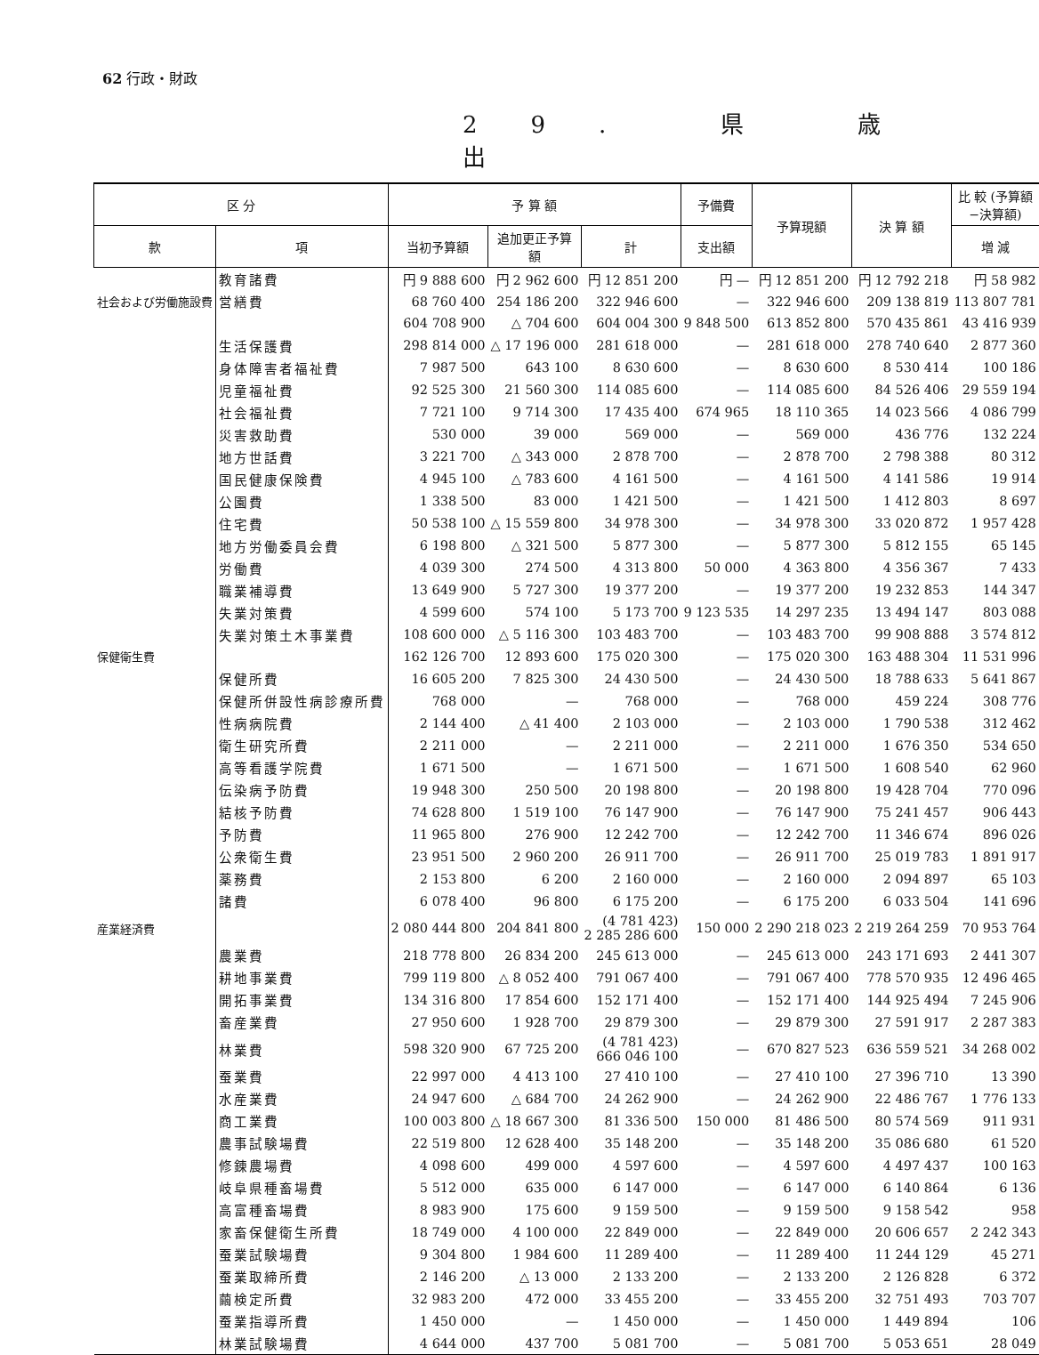62 行政・財政
29. 県 歳 出
| 区 分 | | 予 算 額 | | | 予備費 | 予算現額 | 決 算 額 | 比 較 (予算額−決算額) |
| --- | --- | --- | --- | --- | --- | --- | --- | --- |
| 款 | 項 | 当初予算額 | 追加更正予算額 | 計 | 支出額 | | | 増 減 |
| | 教育諸費 | 円 9 888 600 | 円 2 962 600 | 円 12 851 200 | 円 — | 円 12 851 200 | 円 12 792 218 | 円 58 982 |
| 社会および労働施設費 | 営繕費 | 68 760 400 | 254 186 200 | 322 946 600 | — | 322 946 600 | 209 138 819 | 113 807 781 |
| | | 604 708 900 | △ 704 600 | 604 004 300 | 9 848 500 | 613 852 800 | 570 435 861 | 43 416 939 |
| | 生活保護費 | 298 814 000 | △ 17 196 000 | 281 618 000 | — | 281 618 000 | 278 740 640 | 2 877 360 |
| | 身体障害者福祉費 | 7 987 500 | 643 100 | 8 630 600 | — | 8 630 600 | 8 530 414 | 100 186 |
| | 児童福祉費 | 92 525 300 | 21 560 300 | 114 085 600 | — | 114 085 600 | 84 526 406 | 29 559 194 |
| | 社会福祉費 | 7 721 100 | 9 714 300 | 17 435 400 | 674 965 | 18 110 365 | 14 023 566 | 4 086 799 |
| | 災害救助費 | 530 000 | 39 000 | 569 000 | — | 569 000 | 436 776 | 132 224 |
| | 地方世話費 | 3 221 700 | △ 343 000 | 2 878 700 | — | 2 878 700 | 2 798 388 | 80 312 |
| | 国民健康保険費 | 4 945 100 | △ 783 600 | 4 161 500 | — | 4 161 500 | 4 141 586 | 19 914 |
| | 公園費 | 1 338 500 | 83 000 | 1 421 500 | — | 1 421 500 | 1 412 803 | 8 697 |
| | 住宅費 | 50 538 100 | △ 15 559 800 | 34 978 300 | — | 34 978 300 | 33 020 872 | 1 957 428 |
| | 地方労働委員会費 | 6 198 800 | △ 321 500 | 5 877 300 | — | 5 877 300 | 5 812 155 | 65 145 |
| | 労働費 | 4 039 300 | 274 500 | 4 313 800 | 50 000 | 4 363 800 | 4 356 367 | 7 433 |
| | 職業補導費 | 13 649 900 | 5 727 300 | 19 377 200 | — | 19 377 200 | 19 232 853 | 144 347 |
| | 失業対策費 | 4 599 600 | 574 100 | 5 173 700 | 9 123 535 | 14 297 235 | 13 494 147 | 803 088 |
| | 失業対策土木事業費 | 108 600 000 | △ 5 116 300 | 103 483 700 | — | 103 483 700 | 99 908 888 | 3 574 812 |
| 保健衛生費 | | 162 126 700 | 12 893 600 | 175 020 300 | — | 175 020 300 | 163 488 304 | 11 531 996 |
| | 保健所費 | 16 605 200 | 7 825 300 | 24 430 500 | — | 24 430 500 | 18 788 633 | 5 641 867 |
| | 保健所併設性病診療所費 | 768 000 | — | 768 000 | — | 768 000 | 459 224 | 308 776 |
| | 性病病院費 | 2 144 400 | △ 41 400 | 2 103 000 | — | 2 103 000 | 1 790 538 | 312 462 |
| | 衛生研究所費 | 2 211 000 | — | 2 211 000 | — | 2 211 000 | 1 676 350 | 534 650 |
| | 高等看護学院費 | 1 671 500 | — | 1 671 500 | — | 1 671 500 | 1 608 540 | 62 960 |
| | 伝染病予防費 | 19 948 300 | 250 500 | 20 198 800 | — | 20 198 800 | 19 428 704 | 770 096 |
| | 結核予防費 | 74 628 800 | 1 519 100 | 76 147 900 | — | 76 147 900 | 75 241 457 | 906 443 |
| | 予防費 | 11 965 800 | 276 900 | 12 242 700 | — | 12 242 700 | 11 346 674 | 896 026 |
| | 公衆衛生費 | 23 951 500 | 2 960 200 | 26 911 700 | — | 26 911 700 | 25 019 783 | 1 891 917 |
| | 薬務費 | 2 153 800 | 6 200 | 2 160 000 | — | 2 160 000 | 2 094 897 | 65 103 |
| | 諸費 | 6 078 400 | 96 800 | 6 175 200 | — | 6 175 200 | 6 033 504 | 141 696 |
| 産業経済費 | | 2 080 444 800 | 204 841 800 | (4 781 423) 2 285 286 600 | 150 000 | 2 290 218 023 | 2 219 264 259 | 70 953 764 |
| | 農業費 | 218 778 800 | 26 834 200 | 245 613 000 | — | 245 613 000 | 243 171 693 | 2 441 307 |
| | 耕地事業費 | 799 119 800 | △ 8 052 400 | 791 067 400 | — | 791 067 400 | 778 570 935 | 12 496 465 |
| | 開拓事業費 | 134 316 800 | 17 854 600 | 152 171 400 | — | 152 171 400 | 144 925 494 | 7 245 906 |
| | 畜産業費 | 27 950 600 | 1 928 700 | 29 879 300 | — | 29 879 300 | 27 591 917 | 2 287 383 |
| | 林業費 | 598 320 900 | 67 725 200 | (4 781 423) 666 046 100 | — | 670 827 523 | 636 559 521 | 34 268 002 |
| | 蚕業費 | 22 997 000 | 4 413 100 | 27 410 100 | — | 27 410 100 | 27 396 710 | 13 390 |
| | 水産業費 | 24 947 600 | △ 684 700 | 24 262 900 | — | 24 262 900 | 22 486 767 | 1 776 133 |
| | 商工業費 | 100 003 800 | △ 18 667 300 | 81 336 500 | 150 000 | 81 486 500 | 80 574 569 | 911 931 |
| | 農事試験場費 | 22 519 800 | 12 628 400 | 35 148 200 | — | 35 148 200 | 35 086 680 | 61 520 |
| | 修錬農場費 | 4 098 600 | 499 000 | 4 597 600 | — | 4 597 600 | 4 497 437 | 100 163 |
| | 岐阜県種畜場費 | 5 512 000 | 635 000 | 6 147 000 | — | 6 147 000 | 6 140 864 | 6 136 |
| | 高富種畜場費 | 8 983 900 | 175 600 | 9 159 500 | — | 9 159 500 | 9 158 542 | 958 |
| | 家畜保健衛生所費 | 18 749 000 | 4 100 000 | 22 849 000 | — | 22 849 000 | 20 606 657 | 2 242 343 |
| | 蚕業試験場費 | 9 304 800 | 1 984 600 | 11 289 400 | — | 11 289 400 | 11 244 129 | 45 271 |
| | 蚕業取締所費 | 2 146 200 | △ 13 000 | 2 133 200 | — | 2 133 200 | 2 126 828 | 6 372 |
| | 繭検定所費 | 32 983 200 | 472 000 | 33 455 200 | — | 33 455 200 | 32 751 493 | 703 707 |
| | 蚕業指導所費 | 1 450 000 | — | 1 450 000 | — | 1 450 000 | 1 449 894 | 106 |
| | 林業試験場費 | 4 644 000 | 437 700 | 5 081 700 | — | 5 081 700 | 5 053 651 | 28 049 |